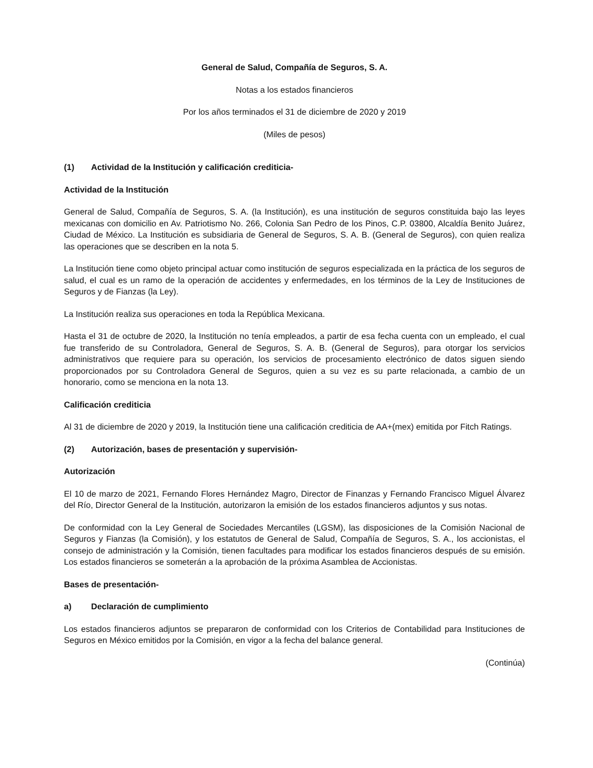General de Salud, Compañía de Seguros, S. A.
Notas a los estados financieros
Por los años terminados el 31 de diciembre de 2020 y 2019
(Miles de pesos)
(1) Actividad de la Institución y calificación crediticia-
Actividad de la Institución
General de Salud, Compañía de Seguros, S. A. (la Institución), es una institución de seguros constituida bajo las leyes mexicanas con domicilio en Av. Patriotismo No. 266, Colonia San Pedro de los Pinos, C.P. 03800, Alcaldía Benito Juárez, Ciudad de México. La Institución es subsidiaria de General de Seguros, S. A. B. (General de Seguros), con quien realiza las operaciones que se describen en la nota 5.
La Institución tiene como objeto principal actuar como institución de seguros especializada en la práctica de los seguros de salud, el cual es un ramo de la operación de accidentes y enfermedades, en los términos de la Ley de Instituciones de Seguros y de Fianzas (la Ley).
La Institución realiza sus operaciones en toda la República Mexicana.
Hasta el 31 de octubre de 2020, la Institución no tenía empleados, a partir de esa fecha cuenta con un empleado, el cual fue transferido de su Controladora, General de Seguros, S. A. B. (General de Seguros), para otorgar los servicios administrativos que requiere para su operación, los servicios de procesamiento electrónico de datos siguen siendo proporcionados por su Controladora General de Seguros, quien a su vez es su parte relacionada, a cambio de un honorario, como se menciona en la nota 13.
Calificación crediticia
Al 31 de diciembre de 2020 y 2019, la Institución tiene una calificación crediticia de AA+(mex) emitida por Fitch Ratings.
(2) Autorización, bases de presentación y supervisión-
Autorización
El 10 de marzo de 2021, Fernando Flores Hernández Magro, Director de Finanzas y Fernando Francisco Miguel Álvarez del Río, Director General de la Institución, autorizaron la emisión de los estados financieros adjuntos y sus notas.
De conformidad con la Ley General de Sociedades Mercantiles (LGSM), las disposiciones de la Comisión Nacional de Seguros y Fianzas (la Comisión), y los estatutos de General de Salud, Compañía de Seguros, S. A., los accionistas, el consejo de administración y la Comisión, tienen facultades para modificar los estados financieros después de su emisión. Los estados financieros se someterán a la aprobación de la próxima Asamblea de Accionistas.
Bases de presentación-
a) Declaración de cumplimiento
Los estados financieros adjuntos se prepararon de conformidad con los Criterios de Contabilidad para Instituciones de Seguros en México emitidos por la Comisión, en vigor a la fecha del balance general.
(Continúa)